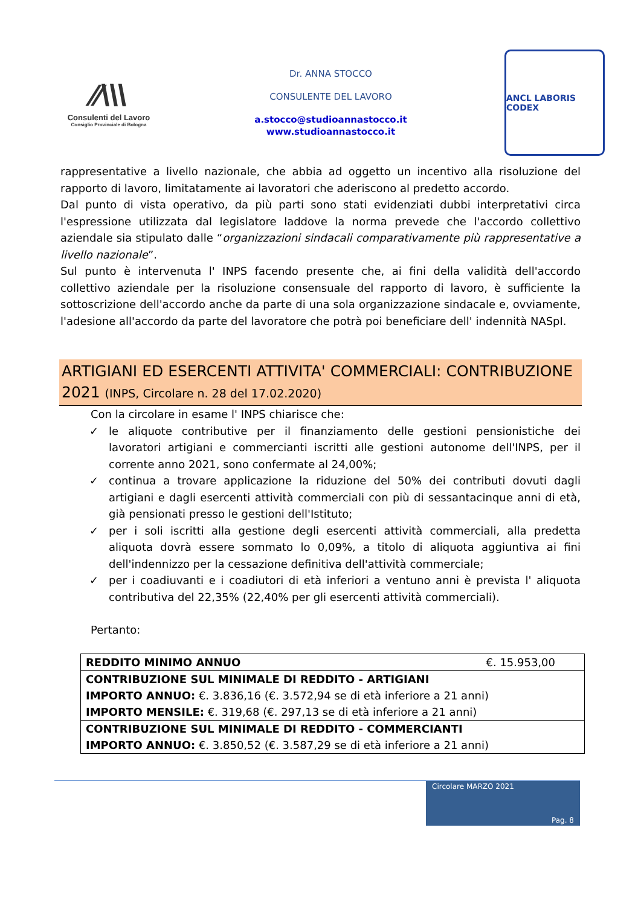⁄⁄\\\
Consulenti del Lavoro
Consiglio Provinciale di Bologna
Dr. ANNA STOCCO
CONSULENTE DEL LAVORO
a.stocco@studioannastocco.it
www.studioannastocco.it
ANCL LABORIS CODEX
rappresentative a livello nazionale, che abbia ad oggetto un incentivo alla risoluzione del rapporto di lavoro, limitatamente ai lavoratori che aderiscono al predetto accordo.
Dal punto di vista operativo, da più parti sono stati evidenziati dubbi interpretativi circa l'espressione utilizzata dal legislatore laddove la norma prevede che l'accordo collettivo aziendale sia stipulato dalle “organizzazioni sindacali comparativamente più rappresentative a livello nazionale”.
Sul punto è intervenuta l' INPS facendo presente che, ai fini della validità dell'accordo collettivo aziendale per la risoluzione consensuale del rapporto di lavoro, è sufficiente la sottoscrizione dell'accordo anche da parte di una sola organizzazione sindacale e, ovviamente, l'adesione all'accordo da parte del lavoratore che potrà poi beneficiare dell' indennità NASpI.
ARTIGIANI ED ESERCENTI ATTIVITA' COMMERCIALI: CONTRIBUZIONE 2021 (INPS, Circolare n. 28 del 17.02.2020)
Con la circolare in esame l' INPS chiarisce che:
✓ le aliquote contributive per il finanziamento delle gestioni pensionistiche dei lavoratori artigiani e commercianti iscritti alle gestioni autonome dell'INPS, per il corrente anno 2021, sono confermate al 24,00%;
✓ continua a trovare applicazione la riduzione del 50% dei contributi dovuti dagli artigiani e dagli esercenti attività commerciali con più di sessantacinque anni di età, già pensionati presso le gestioni dell'Istituto;
✓ per i soli iscritti alla gestione degli esercenti attività commerciali, alla predetta aliquota dovrà essere sommato lo 0,09%, a titolo di aliquota aggiuntiva ai fini dell'indennizzo per la cessazione definitiva dell'attività commerciale;
✓ per i coadiuvanti e i coadiutori di età inferiori a ventuno anni è prevista l' aliquota contributiva del 22,35% (22,40% per gli esercenti attività commerciali).
Pertanto:
| REDDITO MINIMO ANNUO €. 15.953,00 |
| CONTRIBUZIONE SUL MINIMALE DI REDDITO - ARTIGIANI IMPORTO ANNUO: €. 3.836,16 (€. 3.572,94 se di età inferiore a 21 anni) IMPORTO MENSILE: €. 319,68 (€. 297,13 se di età inferiore a 21 anni) |
| CONTRIBUZIONE SUL MINIMALE DI REDDITO - COMMERCIANTI IMPORTO ANNUO: €. 3.850,52 (€. 3.587,29 se di età inferiore a 21 anni) |
Circolare MARZO 2021
Pag. 8